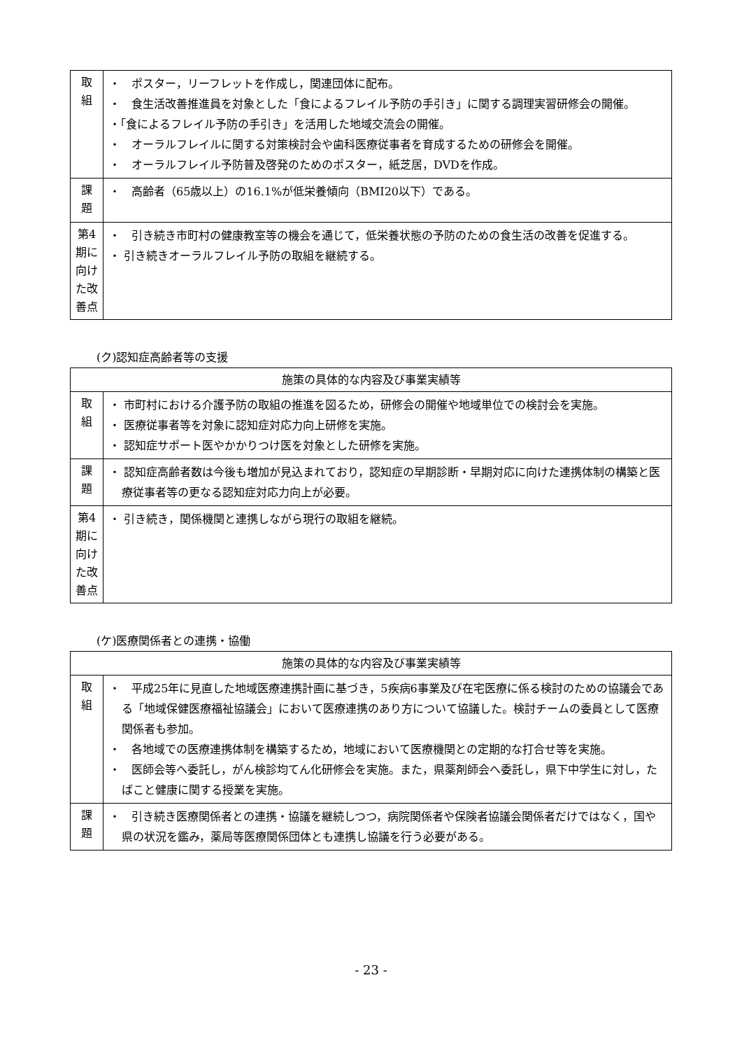| 取 組 | ・ ポスター，リーフレットを作成し，関連団体に配布。 ・ 食生活改善推進員を対象とした「食によるフレイル予防の手引き」に関する調理実習研修会の開催。 ・「食によるフレイル予防の手引き」を活用した地域交流会の開催。 ・ オーラルフレイルに関する対策検討会や歯科医療従事者を育成するための研修会を開催。 ・ オーラルフレイル予防普及啓発のためのポスター，紙芝居，DVDを作成。 |
| 課 題 | ・ 高齢者（65歳以上）の16.1%が低栄養傾向（BMI20以下）である。 |
| 第4期に向けた改善点 | ・ 引き続き市町村の健康教室等の機会を通じて，低栄養状態の予防のための食生活の改善を促進する。 ・ 引き続きオーラルフレイル予防の取組を継続する。 |
(ク)認知症高齢者等の支援
| 施策の具体的な内容及び事業実績等 | |
| --- | --- |
| 取 組 | ・ 市町村における介護予防の取組の推進を図るため，研修会の開催や地域単位での検討会を実施。 ・ 医療従事者等を対象に認知症対応力向上研修を実施。 ・ 認知症サポート医やかかりつけ医を対象とした研修を実施。 |
| 課 題 | ・ 認知症高齢者数は今後も増加が見込まれており，認知症の早期診断・早期対応に向けた連携体制の構築と医療従事者等の更なる認知症対応力向上が必要。 |
| 第4期に向けた改善点 | ・ 引き続き，関係機関と連携しながら現行の取組を継続。 |
(ケ)医療関係者との連携・協働
| 施策の具体的な内容及び事業実績等 | |
| --- | --- |
| 取 組 | ・ 平成25年に見直した地域医療連携計画に基づき，5疾病6事業及び在宅医療に係る検討のための協議会である「地域保健医療福祉協議会」において医療連携のあり方について協議した。検討チームの委員として医療関係者も参加。 ・ 各地域での医療連携体制を構築するため，地域において医療機関との定期的な打合せ等を実施。 ・ 医師会等へ委託し，がん検診均てん化研修会を実施。また，県薬剤師会へ委託し，県下中学生に対し，たばこと健康に関する授業を実施。 |
| 課 題 | ・ 引き続き医療関係者との連携・協議を継続しつつ，病院関係者や保険者協議会関係者だけではなく，国や県の状況を鑑み，薬局等医療関係団体とも連携し協議を行う必要がある。 |
- 23 -